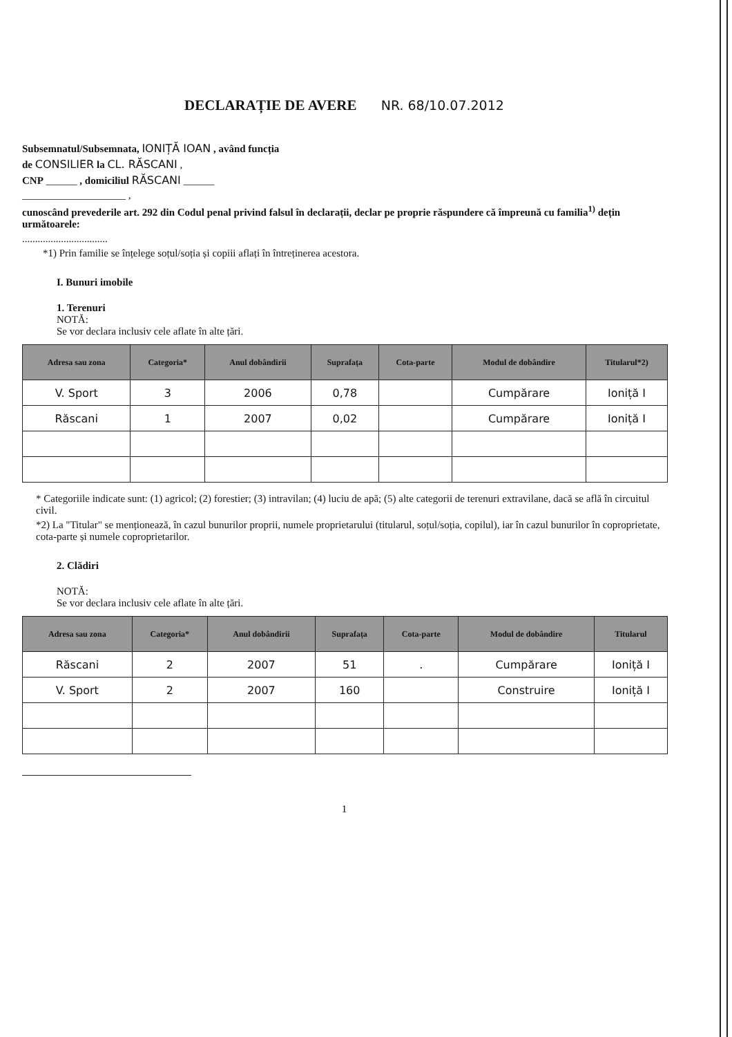DECLARAȚIE DE AVERE NR. 68/10.07.2012
Subsemnatul/Subsemnata, IONIȚĂ IOAN , având funcția
de CONSILIER la CL. RĂSCANI ,
CNP ______ , domiciliul RĂSCANI ______
____________________ ,
cunoscând prevederile art. 292 din Codul penal privind falsul în declarații, declar pe proprie răspundere că împreună cu familia<sup>1)</sup> dețin următoarele:
.................................
*1) Prin familie se înțelege soțul/soția și copiii aflați în întreținerea acestora.
I. Bunuri imobile
1. Terenuri
NOTĂ:
Se vor declara inclusiv cele aflate în alte țări.
| Adresa sau zona | Categoria* | Anul dobândirii | Suprafața | Cota-parte | Modul de dobândire | Titularul*2) |
| --- | --- | --- | --- | --- | --- | --- |
| V. Sport | 3 | 2006 | 0,78 | | Cumpărare | Ioniță I |
| Răscani | 1 | 2007 | 0,02 | | Cumpărare | Ioniță I |
* Categoriile indicate sunt: (1) agricol; (2) forestier; (3) intravilan; (4) luciu de apă; (5) alte categorii de terenuri extravilane, dacă se află în circuitul civil.
*2) La "Titular" se menționează, în cazul bunurilor proprii, numele proprietarului (titularul, soțul/soția, copilul), iar în cazul bunurilor în coproprietate, cota-parte și numele coproprietarilor.
2. Clădiri
NOTĂ:
Se vor declara inclusiv cele aflate în alte țări.
| Adresa sau zona | Categoria* | Anul dobândirii | Suprafața | Cota-parte | Modul de dobândire | Titularul |
| --- | --- | --- | --- | --- | --- | --- |
| Răscani | 2 | 2007 | 51 | . | Cumpărare | Ioniță I |
| V. Sport | 2 | 2007 | 160 | | Construire | Ioniță I |
1